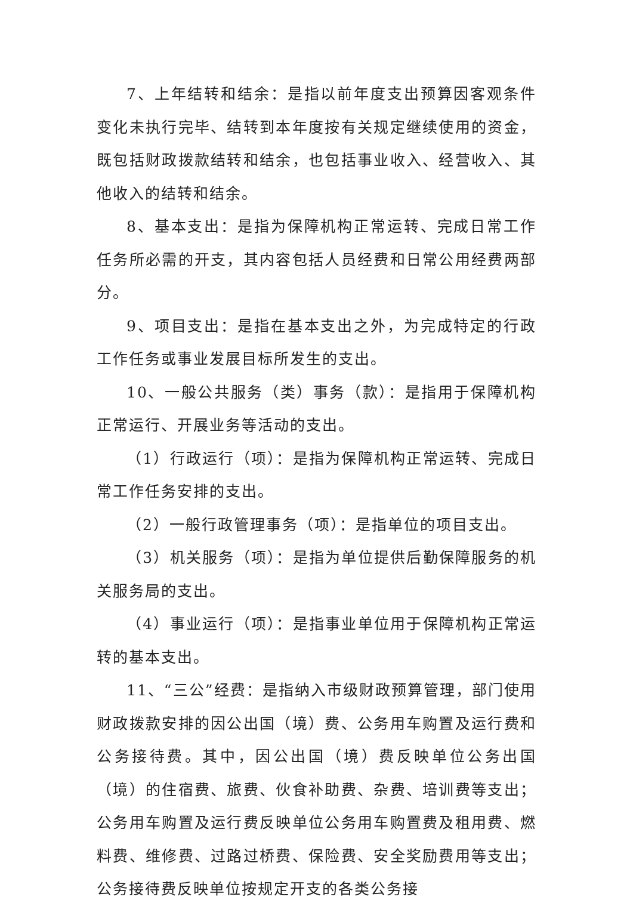7、上年结转和结余：是指以前年度支出预算因客观条件变化未执行完毕、结转到本年度按有关规定继续使用的资金，既包括财政拨款结转和结余，也包括事业收入、经营收入、其他收入的结转和结余。
8、基本支出：是指为保障机构正常运转、完成日常工作任务所必需的开支，其内容包括人员经费和日常公用经费两部分。
9、项目支出：是指在基本支出之外，为完成特定的行政工作任务或事业发展目标所发生的支出。
10、一般公共服务（类）事务（款）：是指用于保障机构正常运行、开展业务等活动的支出。
（1）行政运行（项）：是指为保障机构正常运转、完成日常工作任务安排的支出。
（2）一般行政管理事务（项）：是指单位的项目支出。
（3）机关服务（项）：是指为单位提供后勤保障服务的机关服务局的支出。
（4）事业运行（项）：是指事业单位用于保障机构正常运转的基本支出。
11、“三公”经费：是指纳入市级财政预算管理，部门使用财政拨款安排的因公出国（境）费、公务用车购置及运行费和公务接待费。其中，因公出国（境）费反映单位公务出国（境）的住宿费、旅费、伙食补助费、杂费、培训费等支出；公务用车购置及运行费反映单位公务用车购置费及租用费、燃料费、维修费、过路过桥费、保险费、安全奖励费用等支出；公务接待费反映单位按规定开支的各类公务接